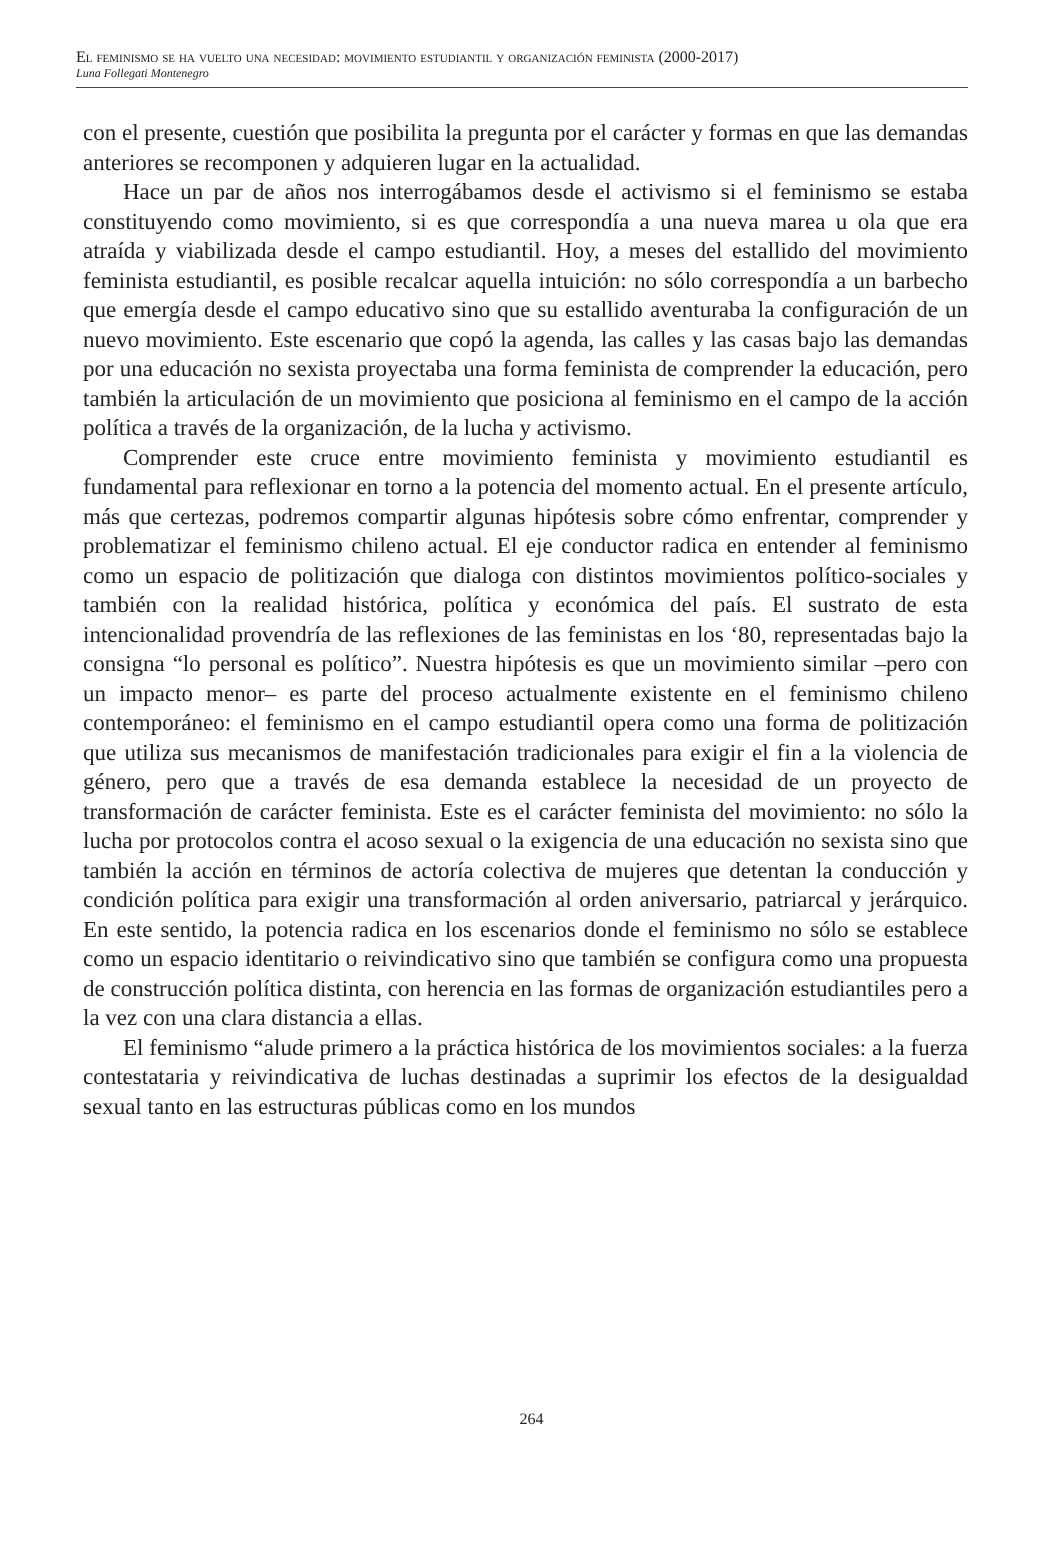El feminismo se ha vuelto una necesidad: movimiento estudiantil y organización feminista (2000-2017)
Luna Follegati Montenegro
con el presente, cuestión que posibilita la pregunta por el carácter y formas en que las demandas anteriores se recomponen y adquieren lugar en la actualidad.
Hace un par de años nos interrogábamos desde el activismo si el feminismo se estaba constituyendo como movimiento, si es que correspondía a una nueva marea u ola que era atraída y viabilizada desde el campo estudiantil. Hoy, a meses del estallido del movimiento feminista estudiantil, es posible recalcar aquella intuición: no sólo correspondía a un barbecho que emergía desde el campo educativo sino que su estallido aventuraba la configuración de un nuevo movimiento. Este escenario que copó la agenda, las calles y las casas bajo las demandas por una educación no sexista proyectaba una forma feminista de comprender la educación, pero también la articulación de un movimiento que posiciona al feminismo en el campo de la acción política a través de la organización, de la lucha y activismo.
Comprender este cruce entre movimiento feminista y movimiento estudiantil es fundamental para reflexionar en torno a la potencia del momento actual. En el presente artículo, más que certezas, podremos compartir algunas hipótesis sobre cómo enfrentar, comprender y problematizar el feminismo chileno actual. El eje conductor radica en entender al feminismo como un espacio de politización que dialoga con distintos movimientos político-sociales y también con la realidad histórica, política y económica del país. El sustrato de esta intencionalidad provendría de las reflexiones de las feministas en los ‘80, representadas bajo la consigna “lo personal es político”. Nuestra hipótesis es que un movimiento similar –pero con un impacto menor– es parte del proceso actualmente existente en el feminismo chileno contemporáneo: el feminismo en el campo estudiantil opera como una forma de politización que utiliza sus mecanismos de manifestación tradicionales para exigir el fin a la violencia de género, pero que a través de esa demanda establece la necesidad de un proyecto de transformación de carácter feminista. Este es el carácter feminista del movimiento: no sólo la lucha por protocolos contra el acoso sexual o la exigencia de una educación no sexista sino que también la acción en términos de actoría colectiva de mujeres que detentan la conducción y condición política para exigir una transformación al orden aniversario, patriarcal y jerárquico. En este sentido, la potencia radica en los escenarios donde el feminismo no sólo se establece como un espacio identitario o reivindicativo sino que también se configura como una propuesta de construcción política distinta, con herencia en las formas de organización estudiantiles pero a la vez con una clara distancia a ellas.
El feminismo “alude primero a la práctica histórica de los movimientos sociales: a la fuerza contestataria y reivindicativa de luchas destinadas a suprimir los efectos de la desigualdad sexual tanto en las estructuras públicas como en los mundos
264